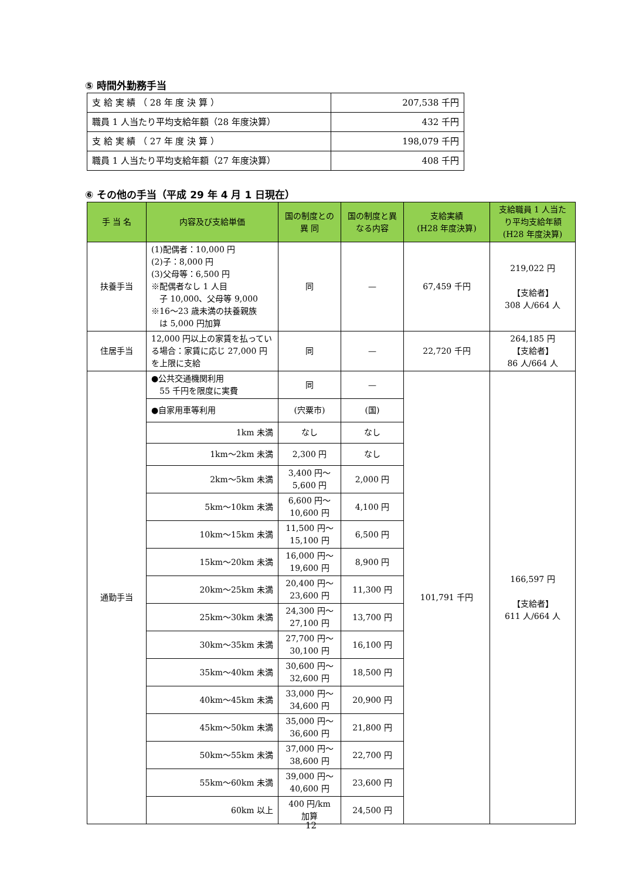⑤ 時間外勤務手当
| 支 給 実 績 （ 28 年 度 決 算 ） | 207,538 千円 |
| 職員 1 人当たり平均支給年額（28 年度決算） | 432 千円 |
| 支 給 実 績 （ 27 年 度 決 算 ） | 198,079 千円 |
| 職員 1 人当たり平均支給年額（27 年度決算） | 408 千円 |
⑥ その他の手当（平成 29 年 4 月 1 日現在）
| 手 当 名 | 内容及び支給単価 | 国の制度との 異 同 | 国の制度と異なる内容 | 支給実績 (H28 年度決算) | 支給職員 1 人当たり平均支給年額 (H28 年度決算) |
| --- | --- | --- | --- | --- | --- |
| 扶養手当 | (1)配偶者：10,000 円 (2)子：8,000 円 (3)父母等：6,500 円 ※配偶者なし 1 人目 子 10,000、父母等 9,000 ※16～23 歳未満の扶養親族 は 5,000 円加算 | 同 | — | 67,459 千円 | 219,022 円 【支給者】 308 人/664 人 |
| 住居手当 | 12,000 円以上の家賃を払っている場合：家賃に応じ 27,000 円を上限に支給 | 同 | — | 22,720 千円 | 264,185 円 【支給者】 86 人/664 人 |
| 通勤手当 | ●公共交通機関利用 55 千円を限度に実費 | 同 | — | 101,791 千円 | 166,597 円 【支給者】 611 人/664 人 |
| | ●自家用車等利用 | (宍粟市) | (国) | | |
| | 1km 未満 | なし | なし | | |
| | 1km～2km 未満 | 2,300 円 | なし | | |
| | 2km～5km 未満 | 3,400 円～ 5,600 円 | 2,000 円 | | |
| | 5km～10km 未満 | 6,600 円～ 10,600 円 | 4,100 円 | | |
| | 10km～15km 未満 | 11,500 円～ 15,100 円 | 6,500 円 | | |
| | 15km～20km 未満 | 16,000 円～ 19,600 円 | 8,900 円 | | |
| | 20km～25km 未満 | 20,400 円～ 23,600 円 | 11,300 円 | | |
| | 25km～30km 未満 | 24,300 円～ 27,100 円 | 13,700 円 | | |
| | 30km～35km 未満 | 27,700 円～ 30,100 円 | 16,100 円 | | |
| | 35km～40km 未満 | 30,600 円～ 32,600 円 | 18,500 円 | | |
| | 40km～45km 未満 | 33,000 円～ 34,600 円 | 20,900 円 | | |
| | 45km～50km 未満 | 35,000 円～ 36,600 円 | 21,800 円 | | |
| | 50km～55km 未満 | 37,000 円～ 38,600 円 | 22,700 円 | | |
| | 55km～60km 未満 | 39,000 円～ 40,600 円 | 23,600 円 | | |
| | 60km 以上 | 400 円/km 加算 | 24,500 円 | | |
12